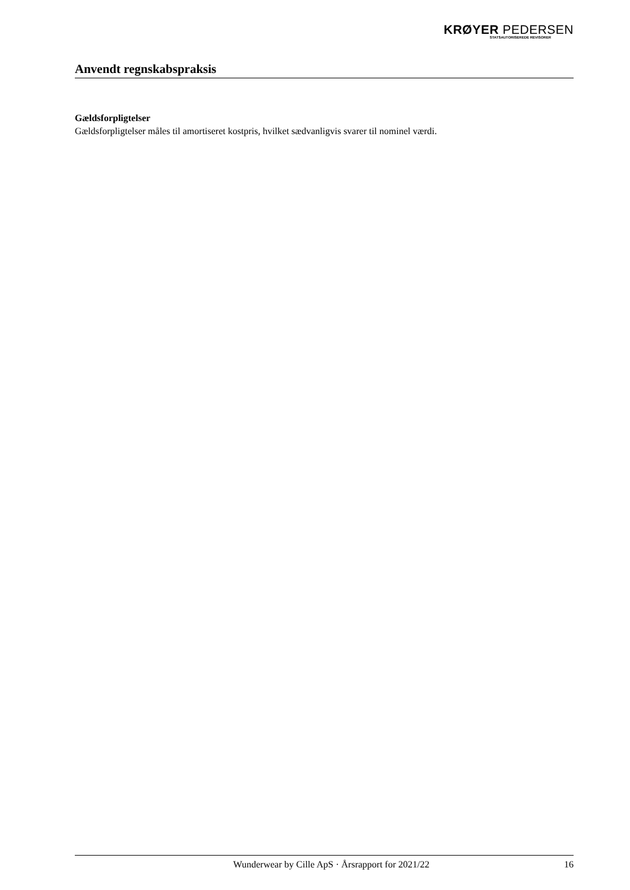KRØYER PEDERSEN
STATSAUTORISEREDE REVISORER
Anvendt regnskabspraksis
Gældsforpligtelser
Gældsforpligtelser måles til amortiseret kostpris, hvilket sædvanligvis svarer til nominel værdi.
Wunderwear by Cille ApS · Årsrapport for 2021/22 16